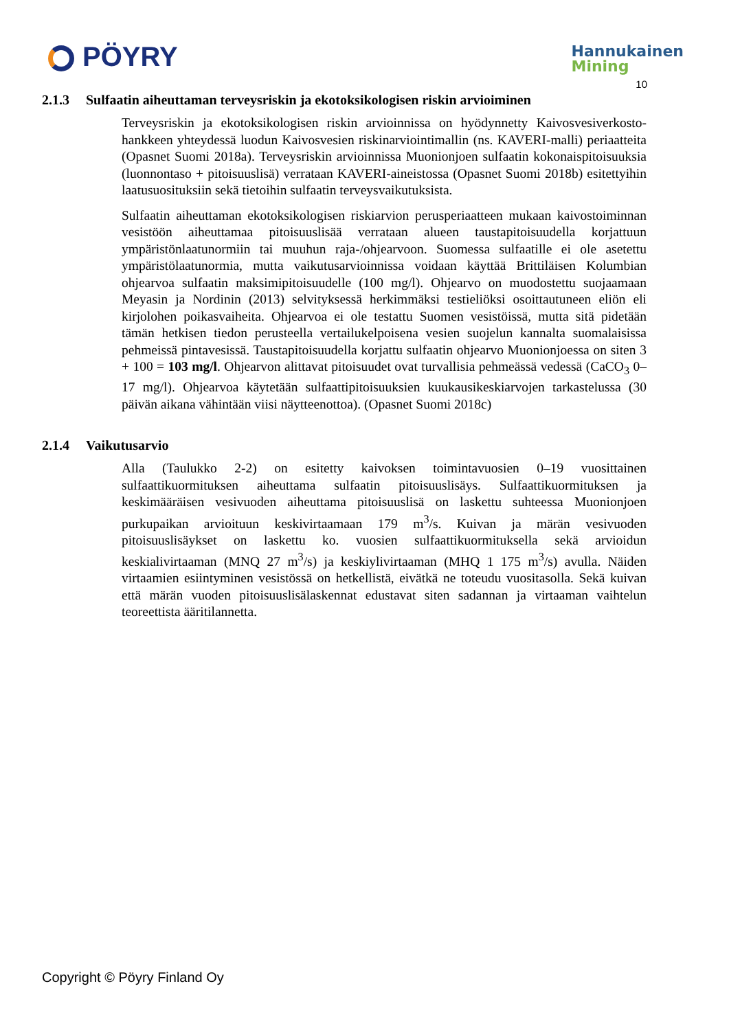PÖYRY
Hannukainen
Mining
10
2.1.3 Sulfaatin aiheuttaman terveysriskin ja ekotoksikologisen riskin arvioiminen
Terveysriskin ja ekotoksikologisen riskin arvioinnissa on hyödynnetty Kaivosvesiverkosto-hankkeen yhteydessä luodun Kaivosvesien riskinarviointimallin (ns. KAVERI-malli) periaatteita (Opasnet Suomi 2018a). Terveysriskin arvioinnissa Muonionjoen sulfaatin kokonaispitoisuuksia (luonnontaso + pitoisuuslisä) verrataan KAVERI-aineistossa (Opasnet Suomi 2018b) esitettyihin laatusuosituksiin sekä tietoihin sulfaatin terveysvaikutuksista.
Sulfaatin aiheuttaman ekotoksikologisen riskiarvion perusperiaatteen mukaan kaivostoiminnan vesistöön aiheuttamaa pitoisuuslisää verrataan alueen taustapitoisuudella korjattuun ympäristönlaatunormiin tai muuhun raja-/ohjearvoon. Suomessa sulfaatille ei ole asetettu ympäristölaatunormia, mutta vaikutusarvioinnissa voidaan käyttää Brittiläisen Kolumbian ohjearvoa sulfaatin maksimipitoisuudelle (100 mg/l). Ohjearvo on muodostettu suojaamaan Meyasin ja Nordinin (2013) selvityksessä herkimmäksi testieliöksi osoittautuneen eliön eli kirjolohen poikasvaiheita. Ohjearvoa ei ole testattu Suomen vesistöissä, mutta sitä pidetään tämän hetkisen tiedon perusteella vertailukelpoisena vesien suojelun kannalta suomalaisissa pehmeissä pintavesissä. Taustapitoisuudella korjattu sulfaatin ohjearvo Muonionjoessa on siten 3 + 100 = 103 mg/l. Ohjearvon alittavat pitoisuudet ovat turvallisia pehmeässä vedessä (CaCO<sub>3</sub> 0–17 mg/l). Ohjearvoa käytetään sulfaattipitoisuuksien kuukausikeskiarvojen tarkastelussa (30 päivän aikana vähintään viisi näytteenottoa). (Opasnet Suomi 2018c)
2.1.4 Vaikutusarvio
Alla (Taulukko 2-2) on esitetty kaivoksen toimintavuosien 0–19 vuosittainen sulfaattikuormituksen aiheuttama sulfaatin pitoisuuslisäys. Sulfaattikuormituksen ja keskimääräisen vesivuoden aiheuttama pitoisuuslisä on laskettu suhteessa Muonionjoen purkupaikan arvioituun keskivirtaamaan 179 m<sup>3</sup>/s. Kuivan ja märän vesivuoden pitoisuuslisäykset on laskettu ko. vuosien sulfaattikuormituksella sekä arvioidun keskialivirtaaman (MNQ 27 m<sup>3</sup>/s) ja keskiylivirtaaman (MHQ 1 175 m<sup>3</sup>/s) avulla. Näiden virtaamien esiintyminen vesistössä on hetkellistä, eivätkä ne toteudu vuositasolla. Sekä kuivan että märän vuoden pitoisuuslisälaskennat edustavat siten sadannan ja virtaaman vaihtelun teoreettista ääritilannetta.
Copyright © Pöyry Finland Oy